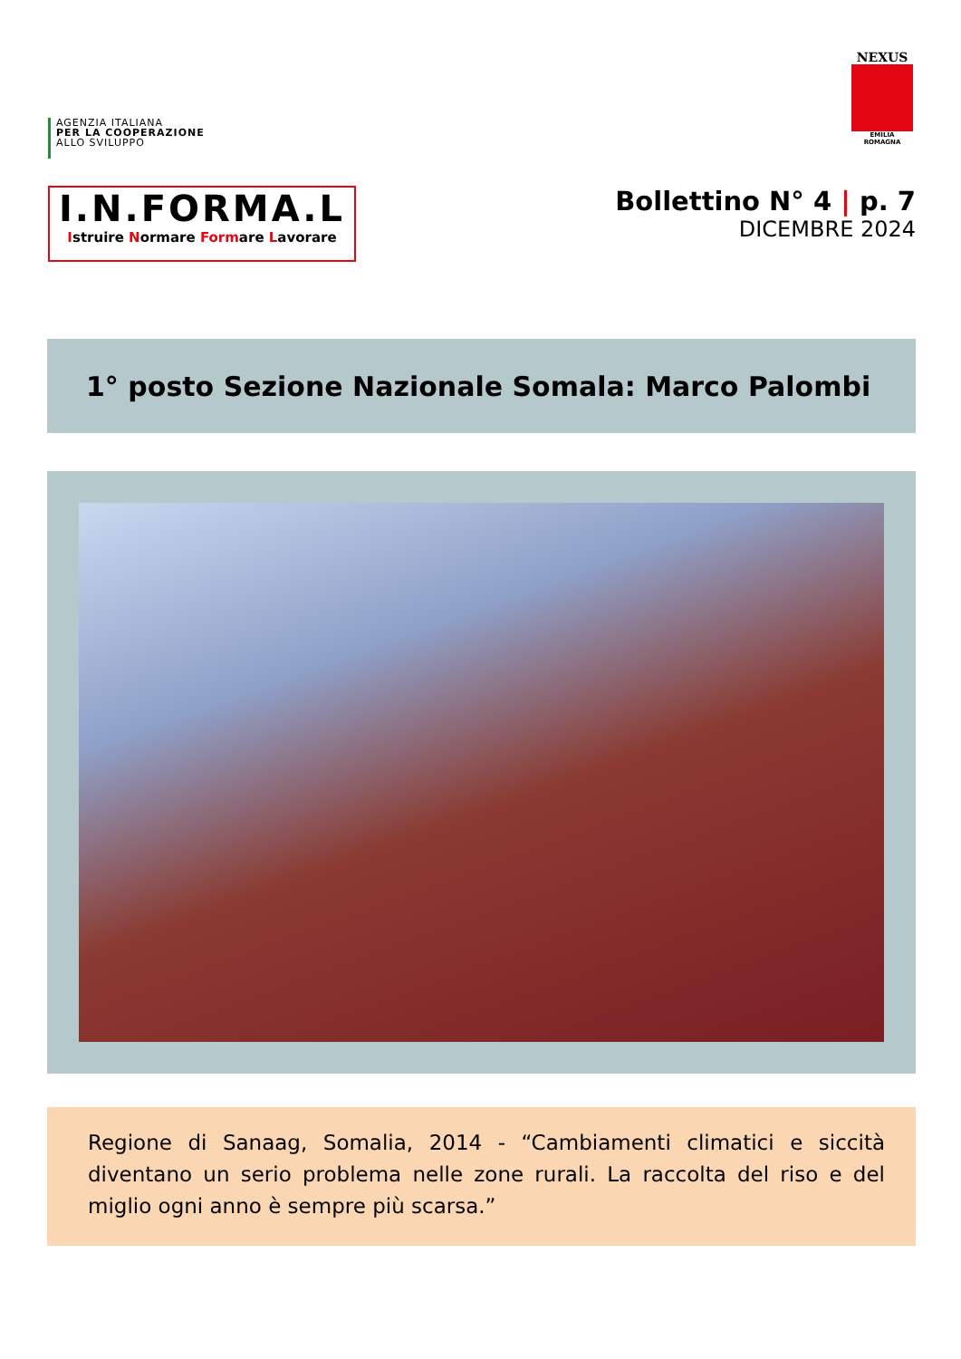AGENZIA ITALIANA
PER LA COOPERAZIONE
ALLO SVILUPPO
NEXUS
EMILIA ROMAGNA
I.N.FORMA.L
Istruire Normare Formare Lavorare
Bollettino N° 4 | p. 7
DICEMBRE 2024
1° posto Sezione Nazionale Somala: Marco Palombi
Regione di Sanaag, Somalia, 2014 - “Cambiamenti climatici e siccità diventano un serio problema nelle zone rurali. La raccolta del riso e del miglio ogni anno è sempre più scarsa.”